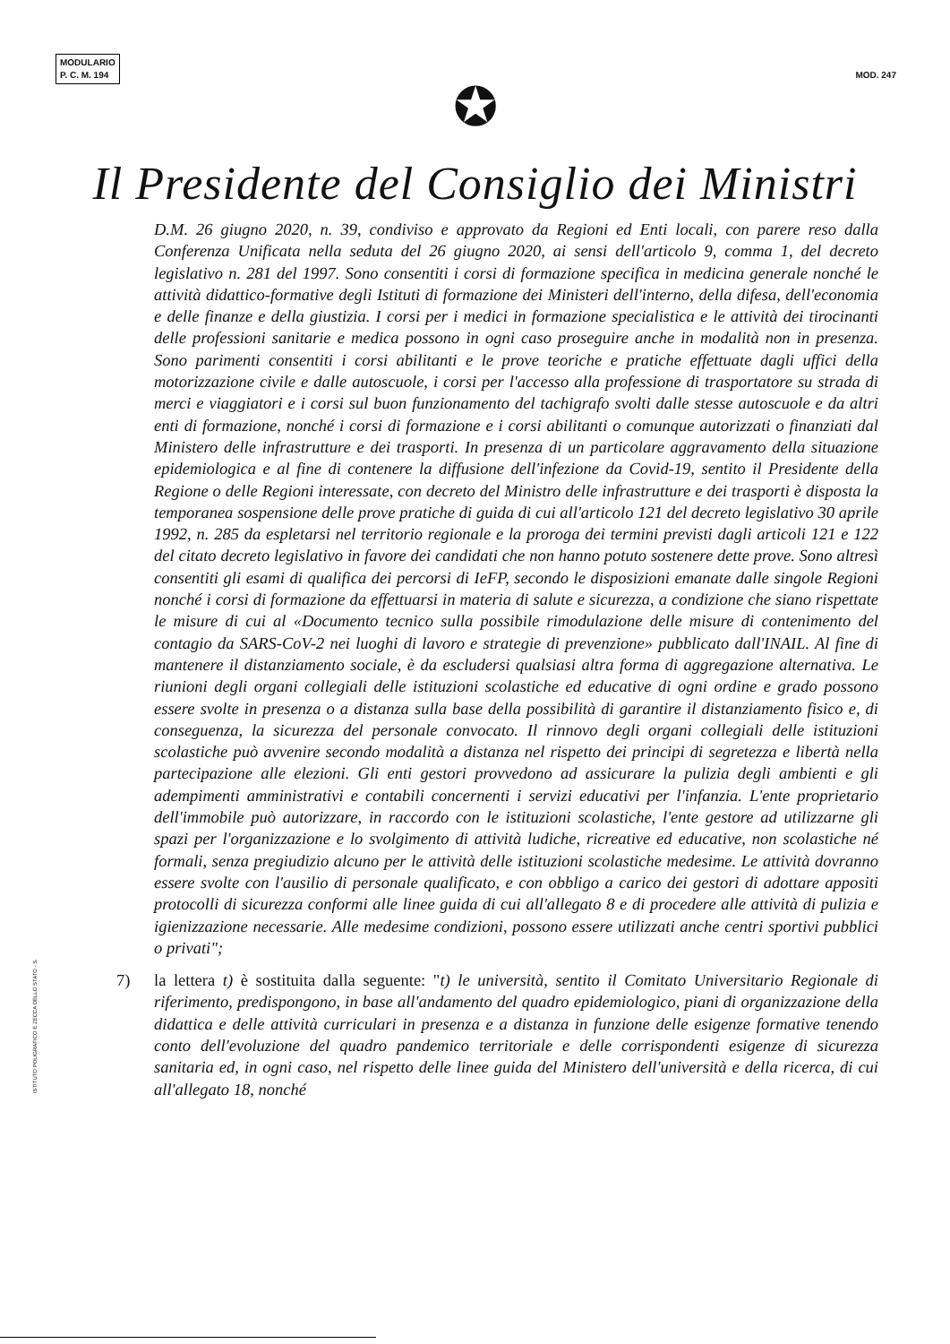MODULARIO
P. C. M. 194
MOD. 247
✪
Il Presidente del Consiglio dei Ministri
D.M. 26 giugno 2020, n. 39, condiviso e approvato da Regioni ed Enti locali, con parere reso dalla Conferenza Unificata nella seduta del 26 giugno 2020, ai sensi dell'articolo 9, comma 1, del decreto legislativo n. 281 del 1997. Sono consentiti i corsi di formazione specifica in medicina generale nonché le attività didattico-formative degli Istituti di formazione dei Ministeri dell'interno, della difesa, dell'economia e delle finanze e della giustizia. I corsi per i medici in formazione specialistica e le attività dei tirocinanti delle professioni sanitarie e medica possono in ogni caso proseguire anche in modalità non in presenza. Sono parimenti consentiti i corsi abilitanti e le prove teoriche e pratiche effettuate dagli uffici della motorizzazione civile e dalle autoscuole, i corsi per l'accesso alla professione di trasportatore su strada di merci e viaggiatori e i corsi sul buon funzionamento del tachigrafo svolti dalle stesse autoscuole e da altri enti di formazione, nonché i corsi di formazione e i corsi abilitanti o comunque autorizzati o finanziati dal Ministero delle infrastrutture e dei trasporti. In presenza di un particolare aggravamento della situazione epidemiologica e al fine di contenere la diffusione dell'infezione da Covid-19, sentito il Presidente della Regione o delle Regioni interessate, con decreto del Ministro delle infrastrutture e dei trasporti è disposta la temporanea sospensione delle prove pratiche di guida di cui all'articolo 121 del decreto legislativo 30 aprile 1992, n. 285 da espletarsi nel territorio regionale e la proroga dei termini previsti dagli articoli 121 e 122 del citato decreto legislativo in favore dei candidati che non hanno potuto sostenere dette prove. Sono altresì consentiti gli esami di qualifica dei percorsi di IeFP, secondo le disposizioni emanate dalle singole Regioni nonché i corsi di formazione da effettuarsi in materia di salute e sicurezza, a condizione che siano rispettate le misure di cui al «Documento tecnico sulla possibile rimodulazione delle misure di contenimento del contagio da SARS-CoV-2 nei luoghi di lavoro e strategie di prevenzione» pubblicato dall'INAIL. Al fine di mantenere il distanziamento sociale, è da escludersi qualsiasi altra forma di aggregazione alternativa. Le riunioni degli organi collegiali delle istituzioni scolastiche ed educative di ogni ordine e grado possono essere svolte in presenza o a distanza sulla base della possibilità di garantire il distanziamento fisico e, di conseguenza, la sicurezza del personale convocato. Il rinnovo degli organi collegiali delle istituzioni scolastiche può avvenire secondo modalità a distanza nel rispetto dei principi di segretezza e libertà nella partecipazione alle elezioni. Gli enti gestori provvedono ad assicurare la pulizia degli ambienti e gli adempimenti amministrativi e contabili concernenti i servizi educativi per l'infanzia. L'ente proprietario dell'immobile può autorizzare, in raccordo con le istituzioni scolastiche, l'ente gestore ad utilizzarne gli spazi per l'organizzazione e lo svolgimento di attività ludiche, ricreative ed educative, non scolastiche né formali, senza pregiudizio alcuno per le attività delle istituzioni scolastiche medesime. Le attività dovranno essere svolte con l'ausilio di personale qualificato, e con obbligo a carico dei gestori di adottare appositi protocolli di sicurezza conformi alle linee guida di cui all'allegato 8 e di procedere alle attività di pulizia e igienizzazione necessarie. Alle medesime condizioni, possono essere utilizzati anche centri sportivi pubblici o privati";
7) la lettera t) è sostituita dalla seguente: "t) le università, sentito il Comitato Universitario Regionale di riferimento, predispongono, in base all'andamento del quadro epidemiologico, piani di organizzazione della didattica e delle attività curriculari in presenza e a distanza in funzione delle esigenze formative tenendo conto dell'evoluzione del quadro pandemico territoriale e delle corrispondenti esigenze di sicurezza sanitaria ed, in ogni caso, nel rispetto delle linee guida del Ministero dell'università e della ricerca, di cui all'allegato 18, nonché
ISTITUTO POLIGRAFICO E ZECCA DELLO STATO - S.